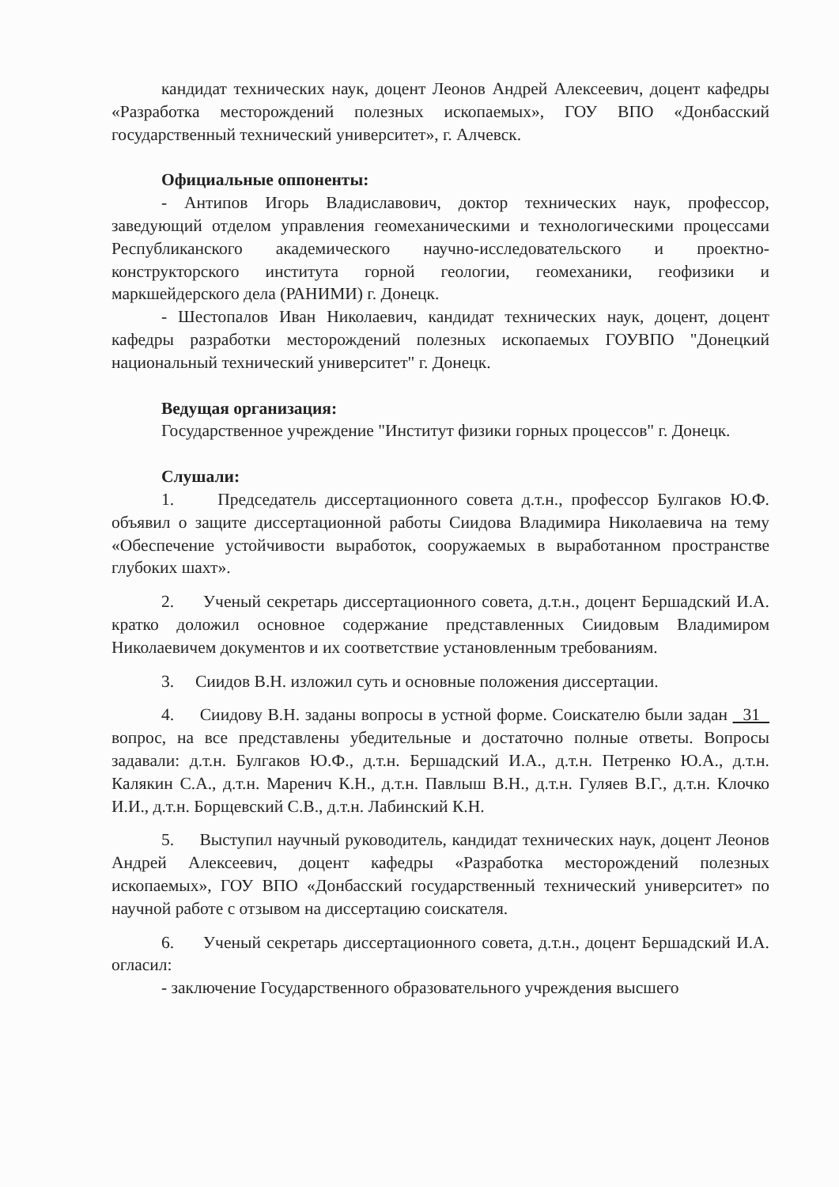кандидат технических наук, доцент Леонов Андрей Алексеевич, доцент кафедры «Разработка месторождений полезных ископаемых», ГОУ ВПО «Донбасский государственный технический университет», г. Алчевск.
Официальные оппоненты:
- Антипов Игорь Владиславович, доктор технических наук, профессор, заведующий отделом управления геомеханическими и технологическими процессами Республиканского академического научно-исследовательского и проектно-конструкторского института горной геологии, геомеханики, геофизики и маркшейдерского дела (РАНИМИ) г. Донецк.
- Шестопалов Иван Николаевич, кандидат технических наук, доцент, доцент кафедры разработки месторождений полезных ископаемых ГОУВПО "Донецкий национальный технический университет" г. Донецк.
Ведущая организация:
Государственное учреждение "Институт физики горных процессов" г. Донецк.
Слушали:
1. Председатель диссертационного совета д.т.н., профессор Булгаков Ю.Ф. объявил о защите диссертационной работы Сиидова Владимира Николаевича на тему «Обеспечение устойчивости выработок, сооружаемых в выработанном пространстве глубоких шахт».
2. Ученый секретарь диссертационного совета, д.т.н., доцент Бершадский И.А. кратко доложил основное содержание представленных Сиидовым Владимиром Николаевичем документов и их соответствие установленным требованиям.
3. Сиидов В.Н. изложил суть и основные положения диссертации.
4. Сиидову В.Н. заданы вопросы в устной форме. Соискателю были задан 31 вопрос, на все представлены убедительные и достаточно полные ответы. Вопросы задавали: д.т.н. Булгаков Ю.Ф., д.т.н. Бершадский И.А., д.т.н. Петренко Ю.А., д.т.н. Калякин С.А., д.т.н. Маренич К.Н., д.т.н. Павлыш В.Н., д.т.н. Гуляев В.Г., д.т.н. Клочко И.И., д.т.н. Борщевский С.В., д.т.н. Лабинский К.Н.
5. Выступил научный руководитель, кандидат технических наук, доцент Леонов Андрей Алексеевич, доцент кафедры «Разработка месторождений полезных ископаемых», ГОУ ВПО «Донбасский государственный технический университет» по научной работе с отзывом на диссертацию соискателя.
6. Ученый секретарь диссертационного совета, д.т.н., доцент Бершадский И.А. огласил:
- заключение Государственного образовательного учреждения высшего